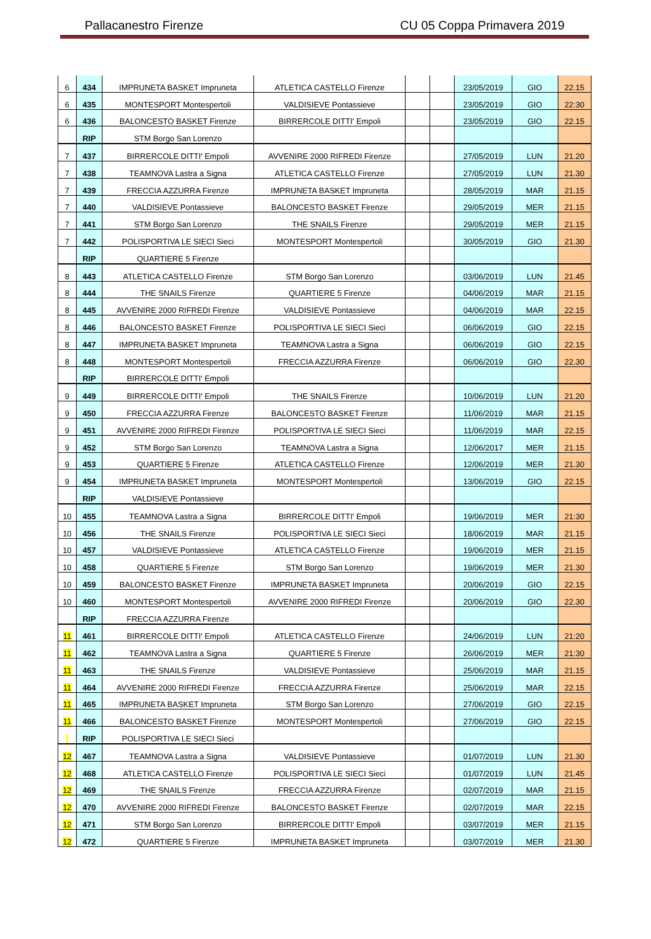Pallacanestro Firenze CU 05 Coppa Primavera 2019
| 6 | 434 | IMPRUNETA BASKET Impruneta | ATLETICA CASTELLO Firenze | | | 23/05/2019 | GIO | 22.15 |
| 6 | 435 | MONTESPORT Montespertoli | VALDISIEVE Pontassieve | | | 23/05/2019 | GIO | 22:30 |
| 6 | 436 | BALONCESTO BASKET Firenze | BIRRERCOLE DITTI' Empoli | | | 23/05/2019 | GIO | 22.15 |
| | RIP | STM Borgo San Lorenzo | | | | | | |
| 7 | 437 | BIRRERCOLE DITTI' Empoli | AVVENIRE 2000 RIFREDI Firenze | | | 27/05/2019 | LUN | 21.20 |
| 7 | 438 | TEAMNOVA Lastra a Signa | ATLETICA CASTELLO Firenze | | | 27/05/2019 | LUN | 21.30 |
| 7 | 439 | FRECCIA AZZURRA Firenze | IMPRUNETA BASKET Impruneta | | | 28/05/2019 | MAR | 21.15 |
| 7 | 440 | VALDISIEVE Pontassieve | BALONCESTO BASKET Firenze | | | 29/05/2019 | MER | 21.15 |
| 7 | 441 | STM Borgo San Lorenzo | THE SNAILS Firenze | | | 29/05/2019 | MER | 21.15 |
| 7 | 442 | POLISPORTIVA LE SIECI Sieci | MONTESPORT Montespertoli | | | 30/05/2019 | GIO | 21.30 |
| | RIP | QUARTIERE 5 Firenze | | | | | | |
| 8 | 443 | ATLETICA CASTELLO Firenze | STM Borgo San Lorenzo | | | 03/06/2019 | LUN | 21.45 |
| 8 | 444 | THE SNAILS Firenze | QUARTIERE 5 Firenze | | | 04/06/2019 | MAR | 21.15 |
| 8 | 445 | AVVENIRE 2000 RIFREDI Firenze | VALDISIEVE Pontassieve | | | 04/06/2019 | MAR | 22.15 |
| 8 | 446 | BALONCESTO BASKET Firenze | POLISPORTIVA LE SIECI Sieci | | | 06/06/2019 | GIO | 22.15 |
| 8 | 447 | IMPRUNETA BASKET Impruneta | TEAMNOVA Lastra a Signa | | | 06/06/2019 | GIO | 22.15 |
| 8 | 448 | MONTESPORT Montespertoli | FRECCIA AZZURRA Firenze | | | 06/06/2019 | GIO | 22.30 |
| | RIP | BIRRERCOLE DITTI' Empoli | | | | | | |
| 9 | 449 | BIRRERCOLE DITTI' Empoli | THE SNAILS Firenze | | | 10/06/2019 | LUN | 21.20 |
| 9 | 450 | FRECCIA AZZURRA Firenze | BALONCESTO BASKET Firenze | | | 11/06/2019 | MAR | 21.15 |
| 9 | 451 | AVVENIRE 2000 RIFREDI Firenze | POLISPORTIVA LE SIECI Sieci | | | 11/06/2019 | MAR | 22.15 |
| 9 | 452 | STM Borgo San Lorenzo | TEAMNOVA Lastra a Signa | | | 12/06/2017 | MER | 21.15 |
| 9 | 453 | QUARTIERE 5 Firenze | ATLETICA CASTELLO Firenze | | | 12/06/2019 | MER | 21.30 |
| 9 | 454 | IMPRUNETA BASKET Impruneta | MONTESPORT Montespertoli | | | 13/06/2019 | GIO | 22.15 |
| | RIP | VALDISIEVE Pontassieve | | | | | | |
| 10 | 455 | TEAMNOVA Lastra a Signa | BIRRERCOLE DITTI' Empoli | | | 19/06/2019 | MER | 21:30 |
| 10 | 456 | THE SNAILS Firenze | POLISPORTIVA LE SIECI Sieci | | | 18/06/2019 | MAR | 21.15 |
| 10 | 457 | VALDISIEVE Pontassieve | ATLETICA CASTELLO Firenze | | | 19/06/2019 | MER | 21.15 |
| 10 | 458 | QUARTIERE 5 Firenze | STM Borgo San Lorenzo | | | 19/06/2019 | MER | 21.30 |
| 10 | 459 | BALONCESTO BASKET Firenze | IMPRUNETA BASKET Impruneta | | | 20/06/2019 | GIO | 22.15 |
| 10 | 460 | MONTESPORT Montespertoli | AVVENIRE 2000 RIFREDI Firenze | | | 20/06/2019 | GIO | 22.30 |
| | RIP | FRECCIA AZZURRA Firenze | | | | | | |
| 11 | 461 | BIRRERCOLE DITTI' Empoli | ATLETICA CASTELLO Firenze | | | 24/06/2019 | LUN | 21:20 |
| 11 | 462 | TEAMNOVA Lastra a Signa | QUARTIERE 5 Firenze | | | 26/06/2019 | MER | 21:30 |
| 11 | 463 | THE SNAILS Firenze | VALDISIEVE Pontassieve | | | 25/06/2019 | MAR | 21.15 |
| 11 | 464 | AVVENIRE 2000 RIFREDI Firenze | FRECCIA AZZURRA Firenze | | | 25/06/2019 | MAR | 22.15 |
| 11 | 465 | IMPRUNETA BASKET Impruneta | STM Borgo San Lorenzo | | | 27/06/2019 | GIO | 22.15 |
| 11 | 466 | BALONCESTO BASKET Firenze | MONTESPORT Montespertoli | | | 27/06/2019 | GIO | 22.15 |
| | RIP | POLISPORTIVA LE SIECI Sieci | | | | | | |
| 12 | 467 | TEAMNOVA Lastra a Signa | VALDISIEVE Pontassieve | | | 01/07/2019 | LUN | 21.30 |
| 12 | 468 | ATLETICA CASTELLO Firenze | POLISPORTIVA LE SIECI Sieci | | | 01/07/2019 | LUN | 21.45 |
| 12 | 469 | THE SNAILS Firenze | FRECCIA AZZURRA Firenze | | | 02/07/2019 | MAR | 21.15 |
| 12 | 470 | AVVENIRE 2000 RIFREDI Firenze | BALONCESTO BASKET Firenze | | | 02/07/2019 | MAR | 22.15 |
| 12 | 471 | STM Borgo San Lorenzo | BIRRERCOLE DITTI' Empoli | | | 03/07/2019 | MER | 21.15 |
| 12 | 472 | QUARTIERE 5 Firenze | IMPRUNETA BASKET Impruneta | | | 03/07/2019 | MER | 21.30 |